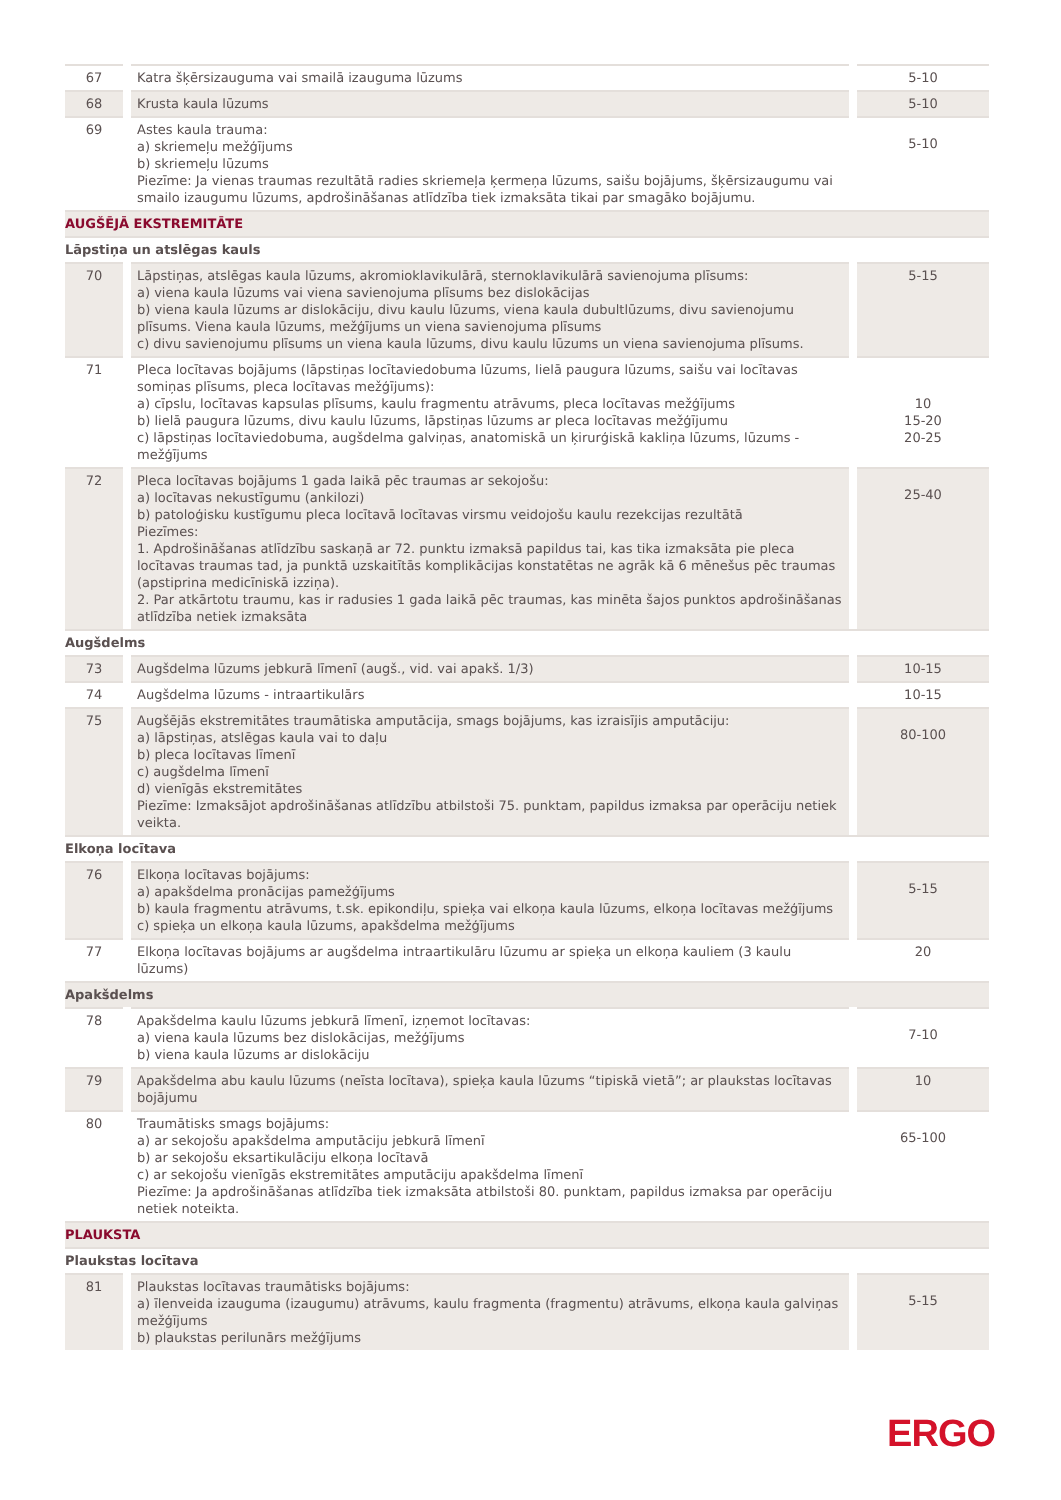| 67 | Katra šķērsizauguma vai smailā izauguma lūzums | 5-10 |
| 68 | Krusta kaula lūzums | 5-10 |
| 69 | Astes kaula trauma: a) skriemeļu mežģījums b) skriemeļu lūzums Piezīme: Ja vienas traumas rezultātā radies skriemeļa ķermeņa lūzums, saišu bojājums, šķērsizaugumu vai smailo izaugumu lūzums, apdrošināšanas atlīdzība tiek izmaksāta tikai par smagāko bojājumu. | 5-10 |
| AUGŠĒJĀ EKSTREMITĀTE | | |
| Lāpstiņa un atslēgas kauls | | |
| 70 | Lāpstiņas, atslēgas kaula lūzums, akromioklavikulārā, sternoklavikulārā savienojuma plīsums: a) viena kaula lūzums vai viena savienojuma plīsums bez dislokācijas b) viena kaula lūzums ar dislokāciju, divu kaulu lūzums, viena kaula dubultlūzums, divu savienojumu plīsums. Viena kaula lūzums, mežģījums un viena savienojuma plīsums c) divu savienojumu plīsums un viena kaula lūzums, divu kaulu lūzums un viena savienojuma plīsums. | 5-15 |
| 71 | Pleca locītavas bojājums (lāpstiņas locītaviedobuma lūzums, lielā paugura lūzums, saišu vai locītavas somiņas plīsums, pleca locītavas mežģījums): a) cīpslu, locītavas kapsulas plīsums, kaulu fragmentu atrāvums, pleca locītavas mežģījums b) lielā paugura lūzums, divu kaulu lūzums, lāpstiņas lūzums ar pleca locītavas mežģījumu c) lāpstiņas locītaviedobuma, augšdelma galviņas, anatomiskā un ķirurģiskā kakliņa lūzums, lūzums - mežģījums | 10 15-20 20-25 |
| 72 | Pleca locītavas bojājums 1 gada laikā pēc traumas ar sekojošu: a) locītavas nekustīgumu (ankilozi) b) patoloģisku kustīgumu pleca locītavā locītavas virsmu veidojošu kaulu rezekcijas rezultātā Piezīmes: 1. Apdrošināšanas atlīdzību saskaņā ar 72. punktu izmaksā papildus tai, kas tika izmaksāta pie pleca locītavas traumas tad, ja punktā uzskaitītās komplikācijas konstatētas ne agrāk kā 6 mēnešus pēc traumas (apstiprina medicīniskā izziņa). 2. Par atkārtotu traumu, kas ir radusies 1 gada laikā pēc traumas, kas minēta šajos punktos apdrošināšanas atlīdzība netiek izmaksāta | 25-40 |
| Augšdelms | | |
| 73 | Augšdelma lūzums jebkurā līmenī (augš., vid. vai apakš. 1/3) | 10-15 |
| 74 | Augšdelma lūzums - intraartikulārs | 10-15 |
| 75 | Augšējās ekstremitātes traumātiska amputācija, smags bojājums, kas izraisījis amputāciju: a) lāpstiņas, atslēgas kaula vai to daļu b) pleca locītavas līmenī c) augšdelma līmenī d) vienīgās ekstremitātes Piezīme: Izmaksājot apdrošināšanas atlīdzību atbilstoši 75. punktam, papildus izmaksa par operāciju netiek veikta. | 80-100 |
| Elkoņa locītava | | |
| 76 | Elkoņa locītavas bojājums: a) apakšdelma pronācijas pamežģījums b) kaula fragmentu atrāvums, t.sk. epikondiļu, spieķa vai elkoņa kaula lūzums, elkoņa locītavas mežģījums c) spieķa un elkoņa kaula lūzums, apakšdelma mežģījums | 5-15 |
| 77 | Elkoņa locītavas bojājums ar augšdelma intraartikulāru lūzumu ar spieķa un elkoņa kauliem (3 kaulu lūzums) | 20 |
| Apakšdelms | | |
| 78 | Apakšdelma kaulu lūzums jebkurā līmenī, izņemot locītavas: a) viena kaula lūzums bez dislokācijas, mežģījums b) viena kaula lūzums ar dislokāciju | 7-10 |
| 79 | Apakšdelma abu kaulu lūzums (neīsta locītava), spieķa kaula lūzums “tipiskā vietā”; ar plaukstas locītavas bojājumu | 10 |
| 80 | Traumātisks smags bojājums: a) ar sekojošu apakšdelma amputāciju jebkurā līmenī b) ar sekojošu eksartikulāciju elkoņa locītavā c) ar sekojošu vienīgās ekstremitātes amputāciju apakšdelma līmenī Piezīme: Ja apdrošināšanas atlīdzība tiek izmaksāta atbilstoši 80. punktam, papildus izmaksa par operāciju netiek noteikta. | 65-100 |
| PLAUKSTA | | |
| Plaukstas locītava | | |
| 81 | Plaukstas locītavas traumātisks bojājums: a) īlenveida izauguma (izaugumu) atrāvums, kaulu fragmenta (fragmentu) atrāvums, elkoņa kaula galviņas mežģījums b) plaukstas perilunārs mežģījums | 5-15 |
ERGO